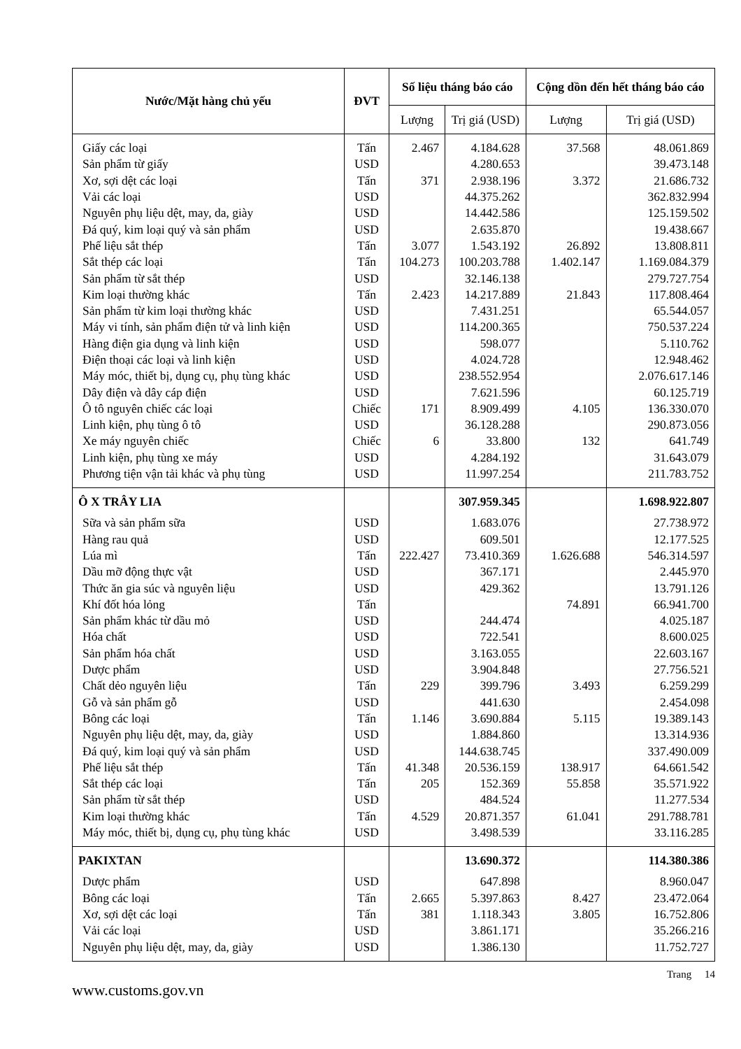| Nước/Mặt hàng chủ yếu | ĐVT | Số liệu tháng báo cáo | | Cộng dồn đến hết tháng báo cáo | |
| --- | --- | --- | --- | --- | --- |
| | | Lượng | Trị giá (USD) | Lượng | Trị giá (USD) |
| Giấy các loại | Tấn | 2.467 | 4.184.628 | 37.568 | 48.061.869 |
| Sản phẩm từ giấy | USD | | 4.280.653 | | 39.473.148 |
| Xơ, sợi dệt các loại | Tấn | 371 | 2.938.196 | 3.372 | 21.686.732 |
| Vải các loại | USD | | 44.375.262 | | 362.832.994 |
| Nguyên phụ liệu dệt, may, da, giày | USD | | 14.442.586 | | 125.159.502 |
| Đá quý, kim loại quý và sản phẩm | USD | | 2.635.870 | | 19.438.667 |
| Phế liệu sắt thép | Tấn | 3.077 | 1.543.192 | 26.892 | 13.808.811 |
| Sắt thép các loại | Tấn | 104.273 | 100.203.788 | 1.402.147 | 1.169.084.379 |
| Sản phẩm từ sắt thép | USD | | 32.146.138 | | 279.727.754 |
| Kim loại thường khác | Tấn | 2.423 | 14.217.889 | 21.843 | 117.808.464 |
| Sản phẩm từ kim loại thường khác | USD | | 7.431.251 | | 65.544.057 |
| Máy vi tính, sản phẩm điện tử và linh kiện | USD | | 114.200.365 | | 750.537.224 |
| Hàng điện gia dụng và linh kiện | USD | | 598.077 | | 5.110.762 |
| Điện thoại các loại và linh kiện | USD | | 4.024.728 | | 12.948.462 |
| Máy móc, thiết bị, dụng cụ, phụ tùng khác | USD | | 238.552.954 | | 2.076.617.146 |
| Dây điện và dây cáp điện | USD | | 7.621.596 | | 60.125.719 |
| Ô tô nguyên chiếc các loại | Chiếc | 171 | 8.909.499 | 4.105 | 136.330.070 |
| Linh kiện, phụ tùng ô tô | USD | | 36.128.288 | | 290.873.056 |
| Xe máy nguyên chiếc | Chiếc | 6 | 33.800 | 132 | 641.749 |
| Linh kiện, phụ tùng xe máy | USD | | 4.284.192 | | 31.643.079 |
| Phương tiện vận tải khác và phụ tùng | USD | | 11.997.254 | | 211.783.752 |
| Ô X TRÂY LIA | | | 307.959.345 | | 1.698.922.807 |
| Sữa và sản phẩm sữa | USD | | 1.683.076 | | 27.738.972 |
| Hàng rau quả | USD | | 609.501 | | 12.177.525 |
| Lúa mì | Tấn | 222.427 | 73.410.369 | 1.626.688 | 546.314.597 |
| Dầu mỡ động thực vật | USD | | 367.171 | | 2.445.970 |
| Thức ăn gia súc và nguyên liệu | USD | | 429.362 | | 13.791.126 |
| Khí đốt hóa lỏng | Tấn | | | 74.891 | 66.941.700 |
| Sản phẩm khác từ dầu mỏ | USD | | 244.474 | | 4.025.187 |
| Hóa chất | USD | | 722.541 | | 8.600.025 |
| Sản phẩm hóa chất | USD | | 3.163.055 | | 22.603.167 |
| Dược phẩm | USD | | 3.904.848 | | 27.756.521 |
| Chất dẻo nguyên liệu | Tấn | 229 | 399.796 | 3.493 | 6.259.299 |
| Gỗ và sản phẩm gỗ | USD | | 441.630 | | 2.454.098 |
| Bông các loại | Tấn | 1.146 | 3.690.884 | 5.115 | 19.389.143 |
| Nguyên phụ liệu dệt, may, da, giày | USD | | 1.884.860 | | 13.314.936 |
| Đá quý, kim loại quý và sản phẩm | USD | | 144.638.745 | | 337.490.009 |
| Phế liệu sắt thép | Tấn | 41.348 | 20.536.159 | 138.917 | 64.661.542 |
| Sắt thép các loại | Tấn | 205 | 152.369 | 55.858 | 35.571.922 |
| Sản phẩm từ sắt thép | USD | | 484.524 | | 11.277.534 |
| Kim loại thường khác | Tấn | 4.529 | 20.871.357 | 61.041 | 291.788.781 |
| Máy móc, thiết bị, dụng cụ, phụ tùng khác | USD | | 3.498.539 | | 33.116.285 |
| PAKIXTAN | | | 13.690.372 | | 114.380.386 |
| Dược phẩm | USD | | 647.898 | | 8.960.047 |
| Bông các loại | Tấn | 2.665 | 5.397.863 | 8.427 | 23.472.064 |
| Xơ, sợi dệt các loại | Tấn | 381 | 1.118.343 | 3.805 | 16.752.806 |
| Vải các loại | USD | | 3.861.171 | | 35.266.216 |
| Nguyên phụ liệu dệt, may, da, giày | USD | | 1.386.130 | | 11.752.727 |
www.customs.gov.vn Trang 14